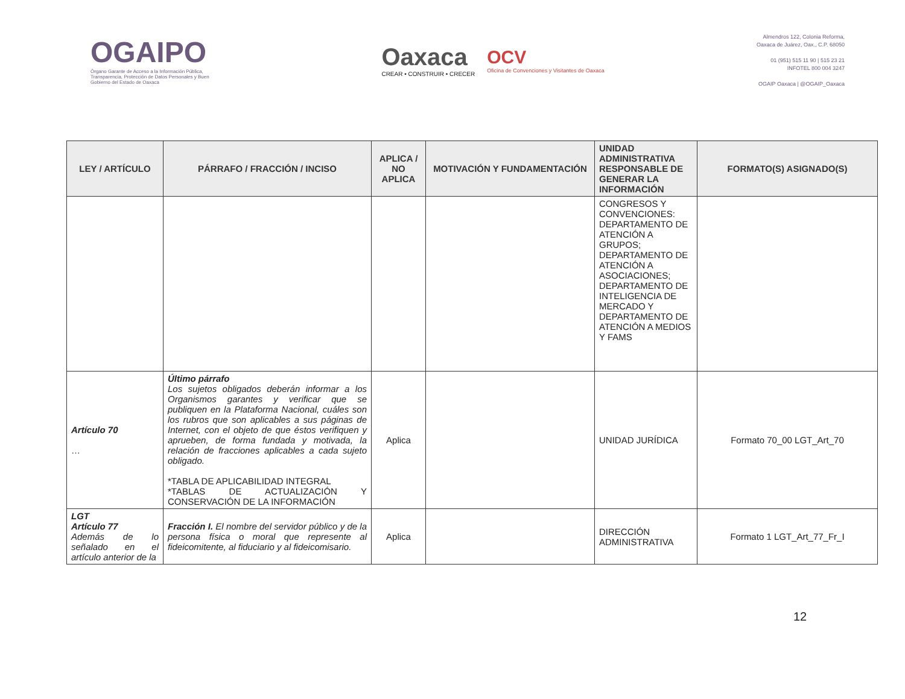OGAIPO
Órgano Garante de Acceso a la Información Pública, Transparencia, Protección de Datos Personales y Buen Gobierno del Estado de Oaxaca
Oaxaca
CREAR • CONSTRUIR • CRECER
OCV
Oficina de Convenciones y Visitantes de Oaxaca
Almendros 122, Colonia Reforma,
Oaxaca de Juárez, Oax., C.P. 68050
01 (951) 515 11 90 | 515 23 21
INFOTEL 800 004 3247
OGAIP Oaxaca | @OGAIP_Oaxaca
| LEY / ARTÍCULO | PÁRRAFO / FRACCIÓN / INCISO | APLICA / NO APLICA | MOTIVACIÓN Y FUNDAMENTACIÓN | UNIDAD ADMINISTRATIVA RESPONSABLE DE GENERAR LA INFORMACIÓN | FORMATO(S) ASIGNADO(S) |
| --- | --- | --- | --- | --- | --- |
| | | | | CONGRESOS Y CONVENCIONES: DEPARTAMENTO DE ATENCIÓN A GRUPOS; DEPARTAMENTO DE ATENCIÓN A ASOCIACIONES; DEPARTAMENTO DE INTELIGENCIA DE MERCADO Y DEPARTAMENTO DE ATENCIÓN A MEDIOS Y FAMS | |
| Artículo 70 … | Último párrafo Los sujetos obligados deberán informar a los Organismos garantes y verificar que se publiquen en la Plataforma Nacional, cuáles son los rubros que son aplicables a sus páginas de Internet, con el objeto de que éstos verifiquen y aprueben, de forma fundada y motivada, la relación de fracciones aplicables a cada sujeto obligado. *TABLA DE APLICABILIDAD INTEGRAL *TABLAS DE ACTUALIZACIÓN Y CONSERVACIÓN DE LA INFORMACIÓN | Aplica | | UNIDAD JURÍDICA | Formato 70_00 LGT_Art_70 |
| LGT Artículo 77 Además de lo señalado en el artículo anterior de la | Fracción I. El nombre del servidor público y de la persona física o moral que represente al fideicomitente, al fiduciario y al fideicomisario. | Aplica | | DIRECCIÓN ADMINISTRATIVA | Formato 1 LGT_Art_77_Fr_I |
12